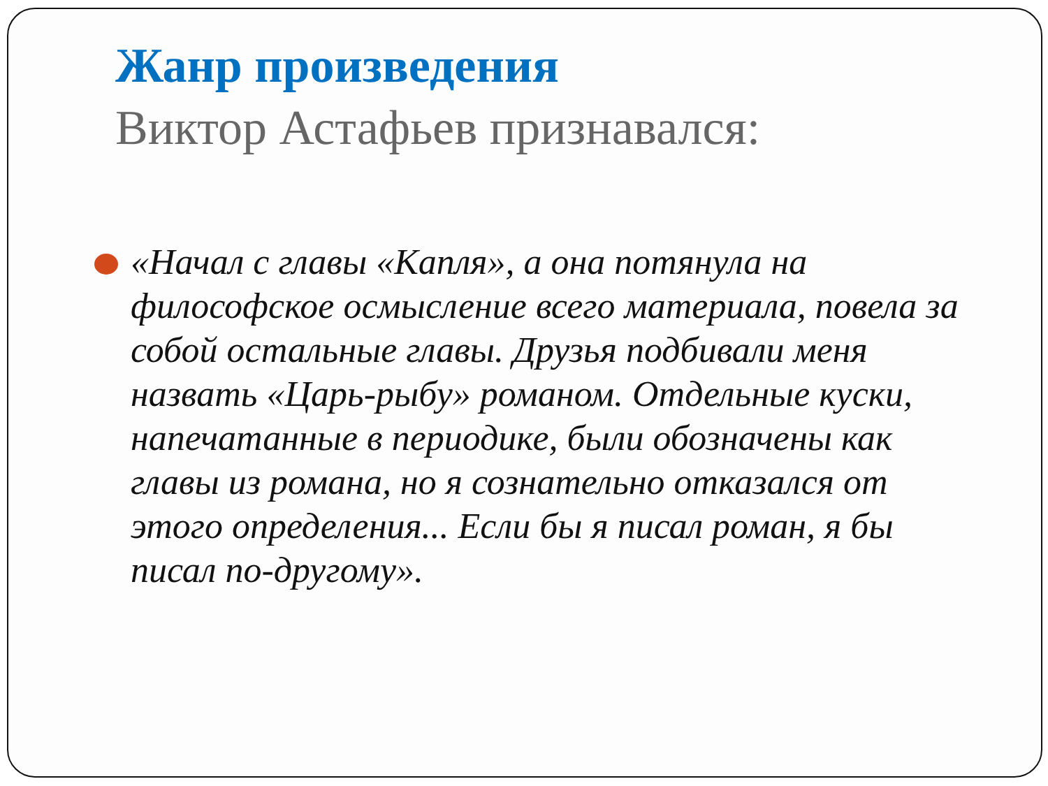Жанр произведения
Виктор Астафьев признавался:
«Начал с главы «Капля», а она потянула на философское осмысление всего материала, повела за собой остальные главы. Друзья подбивали меня назвать «Царь-рыбу» романом. Отдельные куски, напечатанные в периодике, были обозначены как главы из романа, но я сознательно отказался от этого определения... Если бы я писал роман, я бы писал по-другому».